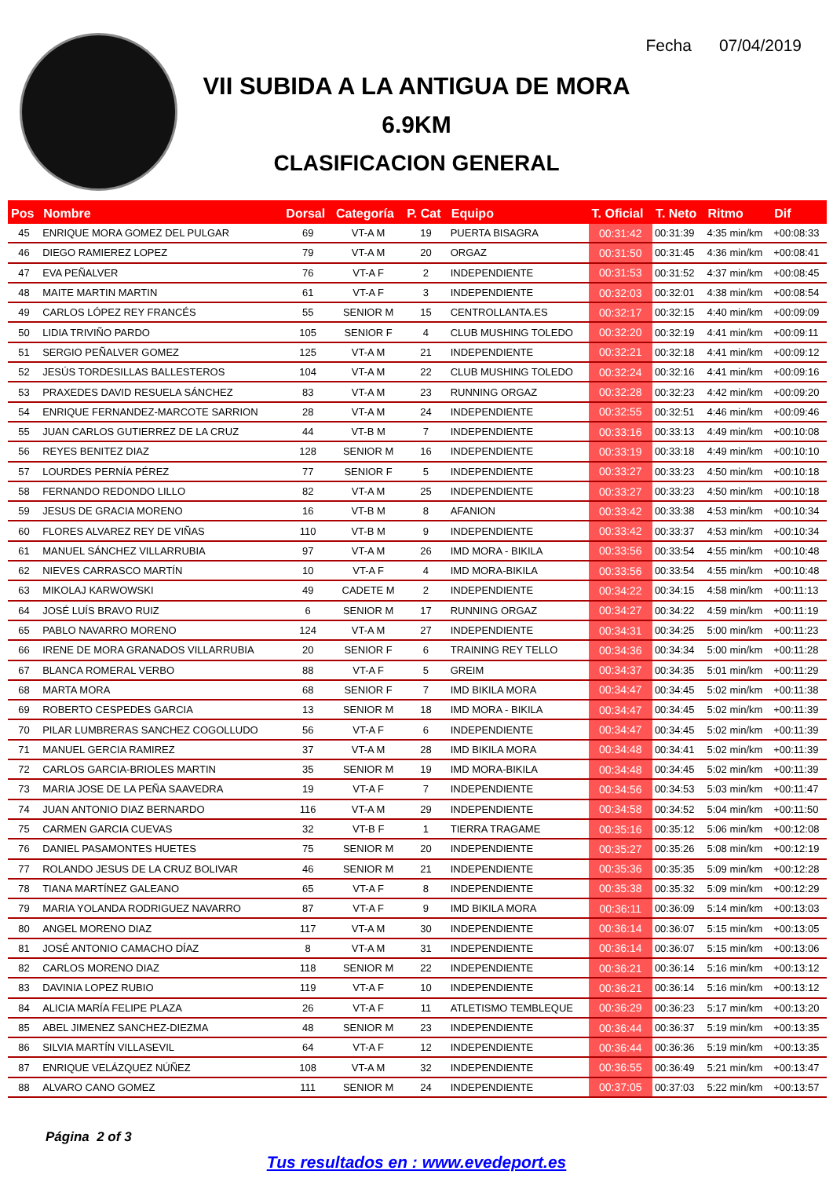Fecha 07/04/2019
VII SUBIDA A LA ANTIGUA DE MORA
6.9KM
CLASIFICACION GENERAL
| Pos | Nombre | Dorsal | Categoría | P. Cat | Equipo | T. Oficial | T. Neto | Ritmo | Dif |
| --- | --- | --- | --- | --- | --- | --- | --- | --- | --- |
| 45 | ENRIQUE MORA GOMEZ DEL PULGAR | 69 | VT-A M | 19 | PUERTA BISAGRA | 00:31:42 | 00:31:39 | 4:35 min/km | +00:08:33 |
| 46 | DIEGO RAMIEREZ LOPEZ | 79 | VT-A M | 20 | ORGAZ | 00:31:50 | 00:31:45 | 4:36 min/km | +00:08:41 |
| 47 | EVA PEÑALVER | 76 | VT-A F | 2 | INDEPENDIENTE | 00:31:53 | 00:31:52 | 4:37 min/km | +00:08:45 |
| 48 | MAITE MARTIN MARTIN | 61 | VT-A F | 3 | INDEPENDIENTE | 00:32:03 | 00:32:01 | 4:38 min/km | +00:08:54 |
| 49 | CARLOS LÓPEZ REY FRANCÉS | 55 | SENIOR M | 15 | CENTROLLANTA.ES | 00:32:17 | 00:32:15 | 4:40 min/km | +00:09:09 |
| 50 | LIDIA TRIVIÑO PARDO | 105 | SENIOR F | 4 | CLUB MUSHING TOLEDO | 00:32:20 | 00:32:19 | 4:41 min/km | +00:09:11 |
| 51 | SERGIO PEÑALVER GOMEZ | 125 | VT-A M | 21 | INDEPENDIENTE | 00:32:21 | 00:32:18 | 4:41 min/km | +00:09:12 |
| 52 | JESÚS TORDESILLAS BALLESTEROS | 104 | VT-A M | 22 | CLUB MUSHING TOLEDO | 00:32:24 | 00:32:16 | 4:41 min/km | +00:09:16 |
| 53 | PRAXEDES DAVID RESUELA SÁNCHEZ | 83 | VT-A M | 23 | RUNNING ORGAZ | 00:32:28 | 00:32:23 | 4:42 min/km | +00:09:20 |
| 54 | ENRIQUE FERNANDEZ-MARCOTE SARRION | 28 | VT-A M | 24 | INDEPENDIENTE | 00:32:55 | 00:32:51 | 4:46 min/km | +00:09:46 |
| 55 | JUAN CARLOS GUTIERREZ DE LA CRUZ | 44 | VT-B M | 7 | INDEPENDIENTE | 00:33:16 | 00:33:13 | 4:49 min/km | +00:10:08 |
| 56 | REYES BENITEZ DIAZ | 128 | SENIOR M | 16 | INDEPENDIENTE | 00:33:19 | 00:33:18 | 4:49 min/km | +00:10:10 |
| 57 | LOURDES PERNÍA PÉREZ | 77 | SENIOR F | 5 | INDEPENDIENTE | 00:33:27 | 00:33:23 | 4:50 min/km | +00:10:18 |
| 58 | FERNANDO REDONDO LILLO | 82 | VT-A M | 25 | INDEPENDIENTE | 00:33:27 | 00:33:23 | 4:50 min/km | +00:10:18 |
| 59 | JESUS DE GRACIA MORENO | 16 | VT-B M | 8 | AFANION | 00:33:42 | 00:33:38 | 4:53 min/km | +00:10:34 |
| 60 | FLORES ALVAREZ REY DE VIÑAS | 110 | VT-B M | 9 | INDEPENDIENTE | 00:33:42 | 00:33:37 | 4:53 min/km | +00:10:34 |
| 61 | MANUEL SÁNCHEZ VILLARRUBIA | 97 | VT-A M | 26 | IMD MORA - BIKILA | 00:33:56 | 00:33:54 | 4:55 min/km | +00:10:48 |
| 62 | NIEVES CARRASCO MARTÍN | 10 | VT-A F | 4 | IMD MORA-BIKILA | 00:33:56 | 00:33:54 | 4:55 min/km | +00:10:48 |
| 63 | MIKOLAJ KARWOWSKI | 49 | CADETE M | 2 | INDEPENDIENTE | 00:34:22 | 00:34:15 | 4:58 min/km | +00:11:13 |
| 64 | JOSÉ LUÍS BRAVO RUIZ | 6 | SENIOR M | 17 | RUNNING ORGAZ | 00:34:27 | 00:34:22 | 4:59 min/km | +00:11:19 |
| 65 | PABLO NAVARRO MORENO | 124 | VT-A M | 27 | INDEPENDIENTE | 00:34:31 | 00:34:25 | 5:00 min/km | +00:11:23 |
| 66 | IRENE DE MORA GRANADOS VILLARRUBIA | 20 | SENIOR F | 6 | TRAINING REY TELLO | 00:34:36 | 00:34:34 | 5:00 min/km | +00:11:28 |
| 67 | BLANCA ROMERAL VERBO | 88 | VT-A F | 5 | GREIM | 00:34:37 | 00:34:35 | 5:01 min/km | +00:11:29 |
| 68 | MARTA MORA | 68 | SENIOR F | 7 | IMD BIKILA MORA | 00:34:47 | 00:34:45 | 5:02 min/km | +00:11:38 |
| 69 | ROBERTO CESPEDES GARCIA | 13 | SENIOR M | 18 | IMD MORA - BIKILA | 00:34:47 | 00:34:45 | 5:02 min/km | +00:11:39 |
| 70 | PILAR LUMBRERAS SANCHEZ COGOLLUDO | 56 | VT-A F | 6 | INDEPENDIENTE | 00:34:47 | 00:34:45 | 5:02 min/km | +00:11:39 |
| 71 | MANUEL GERCIA RAMIREZ | 37 | VT-A M | 28 | IMD BIKILA MORA | 00:34:48 | 00:34:41 | 5:02 min/km | +00:11:39 |
| 72 | CARLOS GARCIA-BRIOLES MARTIN | 35 | SENIOR M | 19 | IMD MORA-BIKILA | 00:34:48 | 00:34:45 | 5:02 min/km | +00:11:39 |
| 73 | MARIA JOSE DE LA PEÑA SAAVEDRA | 19 | VT-A F | 7 | INDEPENDIENTE | 00:34:56 | 00:34:53 | 5:03 min/km | +00:11:47 |
| 74 | JUAN ANTONIO DIAZ BERNARDO | 116 | VT-A M | 29 | INDEPENDIENTE | 00:34:58 | 00:34:52 | 5:04 min/km | +00:11:50 |
| 75 | CARMEN GARCIA CUEVAS | 32 | VT-B F | 1 | TIERRA TRAGAME | 00:35:16 | 00:35:12 | 5:06 min/km | +00:12:08 |
| 76 | DANIEL PASAMONTES HUETES | 75 | SENIOR M | 20 | INDEPENDIENTE | 00:35:27 | 00:35:26 | 5:08 min/km | +00:12:19 |
| 77 | ROLANDO JESUS DE LA CRUZ BOLIVAR | 46 | SENIOR M | 21 | INDEPENDIENTE | 00:35:36 | 00:35:35 | 5:09 min/km | +00:12:28 |
| 78 | TIANA MARTÍNEZ GALEANO | 65 | VT-A F | 8 | INDEPENDIENTE | 00:35:38 | 00:35:32 | 5:09 min/km | +00:12:29 |
| 79 | MARIA YOLANDA RODRIGUEZ NAVARRO | 87 | VT-A F | 9 | IMD BIKILA MORA | 00:36:11 | 00:36:09 | 5:14 min/km | +00:13:03 |
| 80 | ANGEL MORENO DIAZ | 117 | VT-A M | 30 | INDEPENDIENTE | 00:36:14 | 00:36:07 | 5:15 min/km | +00:13:05 |
| 81 | JOSÉ ANTONIO CAMACHO DÍAZ | 8 | VT-A M | 31 | INDEPENDIENTE | 00:36:14 | 00:36:07 | 5:15 min/km | +00:13:06 |
| 82 | CARLOS MORENO DIAZ | 118 | SENIOR M | 22 | INDEPENDIENTE | 00:36:21 | 00:36:14 | 5:16 min/km | +00:13:12 |
| 83 | DAVINIA LOPEZ RUBIO | 119 | VT-A F | 10 | INDEPENDIENTE | 00:36:21 | 00:36:14 | 5:16 min/km | +00:13:12 |
| 84 | ALICIA MARÍA FELIPE PLAZA | 26 | VT-A F | 11 | ATLETISMO TEMBLEQUE | 00:36:29 | 00:36:23 | 5:17 min/km | +00:13:20 |
| 85 | ABEL JIMENEZ SANCHEZ-DIEZMA | 48 | SENIOR M | 23 | INDEPENDIENTE | 00:36:44 | 00:36:37 | 5:19 min/km | +00:13:35 |
| 86 | SILVIA MARTÍN VILLASEVIL | 64 | VT-A F | 12 | INDEPENDIENTE | 00:36:44 | 00:36:36 | 5:19 min/km | +00:13:35 |
| 87 | ENRIQUE VELÁZQUEZ NÚÑEZ | 108 | VT-A M | 32 | INDEPENDIENTE | 00:36:55 | 00:36:49 | 5:21 min/km | +00:13:47 |
| 88 | ALVARO CANO GOMEZ | 111 | SENIOR M | 24 | INDEPENDIENTE | 00:37:05 | 00:37:03 | 5:22 min/km | +00:13:57 |
Página 2 of 3
Tus resultados en : www.evedeport.es